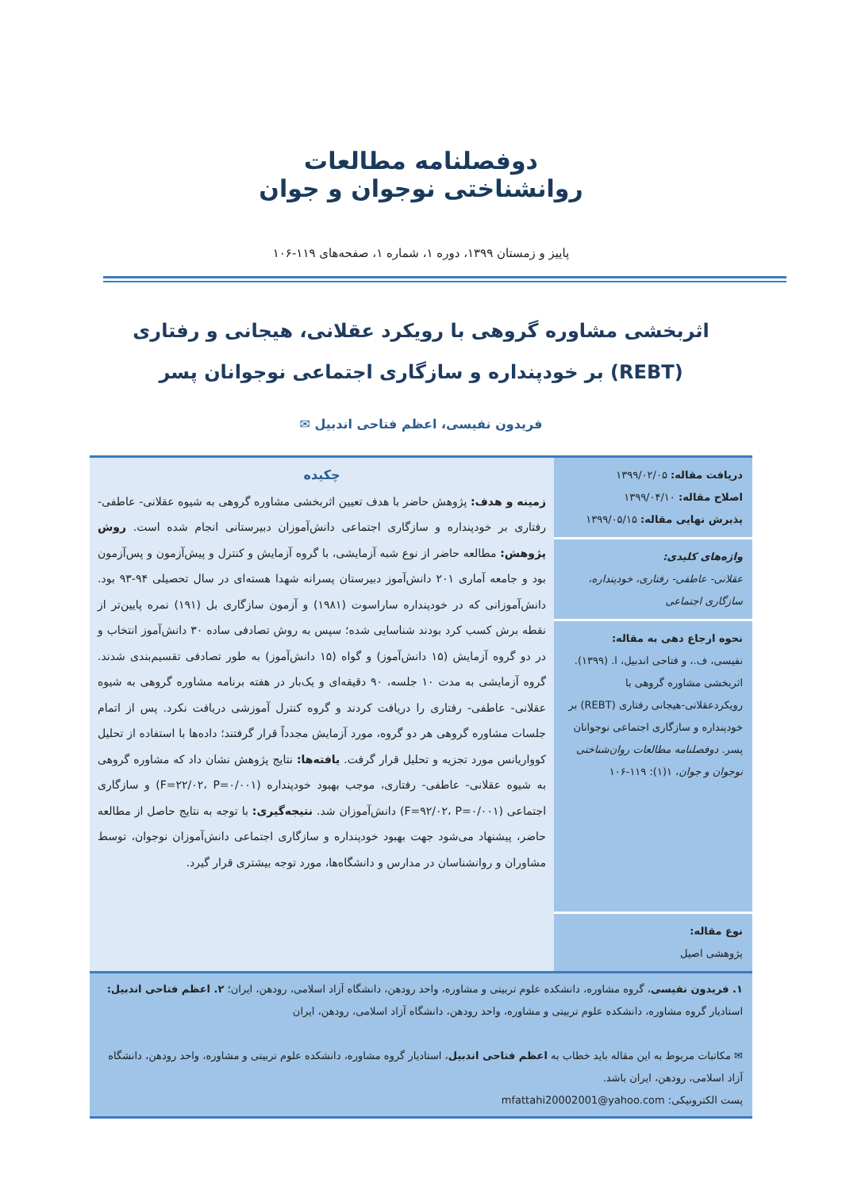دوفصلنامه مطالعات
روانشناختی نوجوان و جوان
پاییز و زمستان ۱۳۹۹، دوره ۱، شماره ۱، صفحه‌های ۱۱۹-۱۰۶
اثربخشی مشاوره گروهی با رویکرد عقلانی، هیجانی و رفتاری (REBT) بر خودپنداره و سازگاری اجتماعی نوجوانان پسر
فریدون نفیسی، اعظم فتاحی اندبیل ✉
دریافت مقاله: ۱۳۹۹/۰۲/۰۵
اصلاح مقاله: ۱۳۹۹/۰۴/۱۰
پذیرش نهایی مقاله: ۱۳۹۹/۰۵/۱۵
واژه‌های کلیدی:
عقلانی- عاطفی- رفتاری، خودپنداره، سازگاری اجتماعی
نحوه ارجاع دهی به مقاله:
نفیسی، ف.، و فتاحی اندبیل، ا. (۱۳۹۹). اثربخشی مشاوره گروهی با رویکردعقلانی-هیجانی رفتاری (REBT) بر خودپنداره و سازگاری اجتماعی نوجوانان پسر. دوفصلنامه مطالعات روان‌شناختی نوجوان و جوان، ۱(۱): ۱۱۹-۱۰۶
نوع مقاله:
پژوهشی اصیل
چکیده
زمینه و هدف: پژوهش حاضر با هدف تعیین اثربخشی مشاوره گروهی به شیوه عقلانی- عاطفی- رفتاری بر خودپنداره و سازگاری اجتماعی دانش‌آموزان دبیرستانی انجام شده است. روش پژوهش: مطالعه حاضر از نوع شبه آزمایشی، با گروه آزمایش و کنترل و پیش‌آزمون و پس‌آزمون بود و جامعه آماری ۲۰۱ دانش‌آموز دبیرستان پسرانه شهدا هسته‌ای در سال تحصیلی ۹۴-۹۳ بود. دانش‌آموزانی که در خودپنداره ساراسوت (۱۹۸۱) و آزمون سازگاری بل (۱۹۱) نمره پایین‌تر از نقطه برش کسب کرد بودند شناسایی شده؛ سپس به روش تصادفی ساده ۳۰ دانش‌آموز انتخاب و در دو گروه آزمایش (۱۵ دانش‌آموز) و گواه (۱۵ دانش‌آموز) به طور تصادفی تقسیم‌بندی شدند. گروه آزمایشی به مدت ۱۰ جلسه، ۹۰ دقیقه‌ای و یک‌بار در هفته برنامه مشاوره گروهی به شیوه عقلانی- عاطفی- رفتاری را دریافت کردند و گروه کنترل آموزشی دریافت نکرد. پس از اتمام جلسات مشاوره گروهی هر دو گروه، مورد آزمایش مجدداً قرار گرفتند؛ داده‌ها با استفاده از تحلیل کوواریانس مورد تجزیه و تحلیل قرار گرفت. یافته‌ها: نتایج پژوهش نشان داد که مشاوره گروهی به شیوه عقلانی- عاطفی- رفتاری، موجب بهبود خودپنداره (F=۲۲/۰۲، P=۰/۰۰۱) و سازگاری اجتماعی (F=۹۲/۰۲، P=۰/۰۰۱) دانش‌آموزان شد. نتیجه‌گیری: با توجه به نتایج حاصل از مطالعه حاضر، پیشنهاد می‌شود جهت بهبود خودپنداره و سازگاری اجتماعی دانش‌آموزان نوجوان، توسط مشاوران و روانشناسان در مدارس و دانشگاه‌ها، مورد توجه بیشتری قرار گیرد.
۱. فریدون نفیسی، گروه مشاوره، دانشکده علوم تربیتی و مشاوره، واحد رودهن، دانشگاه آزاد اسلامی، رودهن، ایران؛ ۲. اعظم فتاحی اندبیل: استادیار گروه مشاوره، دانشکده علوم تربیتی و مشاوره، واحد رودهن، دانشگاه آزاد اسلامی، رودهن، ایران
✉ مکاتبات مربوط به این مقاله باید خطاب به اعظم فتاحی اندبیل، استادیار گروه مشاوره، دانشکده علوم تربیتی و مشاوره، واحد رودهن، دانشگاه آزاد اسلامی، رودهن، ایران باشد.
پست الکترونیکی: mfattahi20002001@yahoo.com